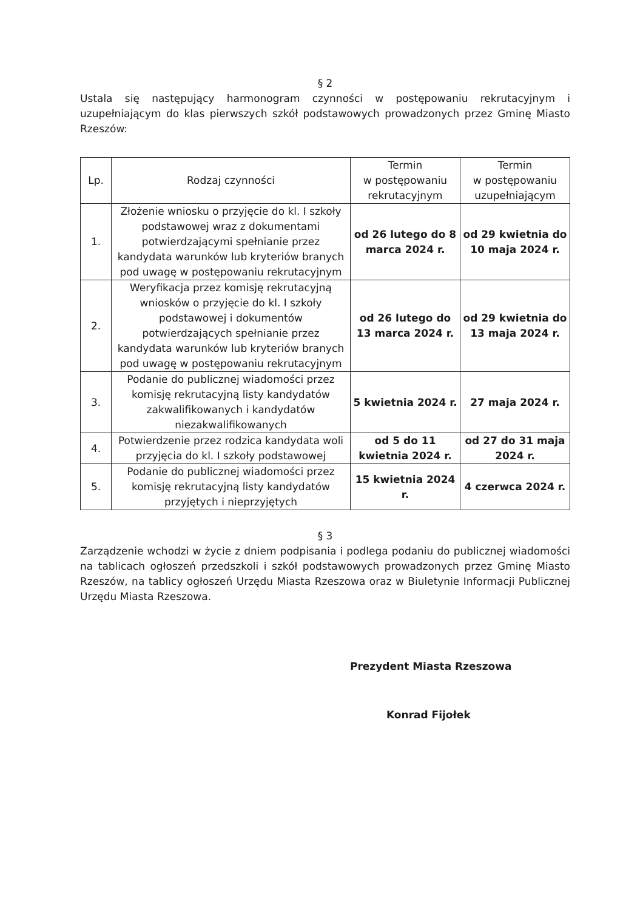§ 2
Ustala się następujący harmonogram czynności w postępowaniu rekrutacyjnym i uzupełniającym do klas pierwszych szkół podstawowych prowadzonych przez Gminę Miasto Rzeszów:
| Lp. | Rodzaj czynności | Termin w postępowaniu rekrutacyjnym | Termin w postępowaniu uzupełniającym |
| --- | --- | --- | --- |
| 1. | Złożenie wniosku o przyjęcie do kl. I szkoły podstawowej wraz z dokumentami potwierdzającymi spełnianie przez kandydata warunków lub kryteriów branych pod uwagę w postępowaniu rekrutacyjnym | od 26 lutego do 8 marca 2024 r. | od 29 kwietnia do 10 maja 2024 r. |
| 2. | Weryfikacja przez komisję rekrutacyjną wniosków o przyjęcie do kl. I szkoły podstawowej i dokumentów potwierdzających spełnianie przez kandydata warunków lub kryteriów branych pod uwagę w postępowaniu rekrutacyjnym | od 26 lutego do 13 marca 2024 r. | od 29 kwietnia do 13 maja 2024 r. |
| 3. | Podanie do publicznej wiadomości przez komisję rekrutacyjną listy kandydatów zakwalifikowanych i kandydatów niezakwalifikowanych | 5 kwietnia 2024 r. | 27 maja 2024 r. |
| 4. | Potwierdzenie przez rodzica kandydata woli przyjęcia do kl. I szkoły podstawowej | od 5 do 11 kwietnia 2024 r. | od 27 do 31 maja 2024 r. |
| 5. | Podanie do publicznej wiadomości przez komisję rekrutacyjną listy kandydatów przyjętych i nieprzyjętych | 15 kwietnia 2024 r. | 4 czerwca 2024 r. |
§ 3
Zarządzenie wchodzi w życie z dniem podpisania i podlega podaniu do publicznej wiadomości na tablicach ogłoszeń przedszkoli i szkół podstawowych prowadzonych przez Gminę Miasto Rzeszów, na tablicy ogłoszeń Urzędu Miasta Rzeszowa oraz w Biuletynie Informacji Publicznej Urzędu Miasta Rzeszowa.
Prezydent Miasta Rzeszowa
Konrad Fijołek